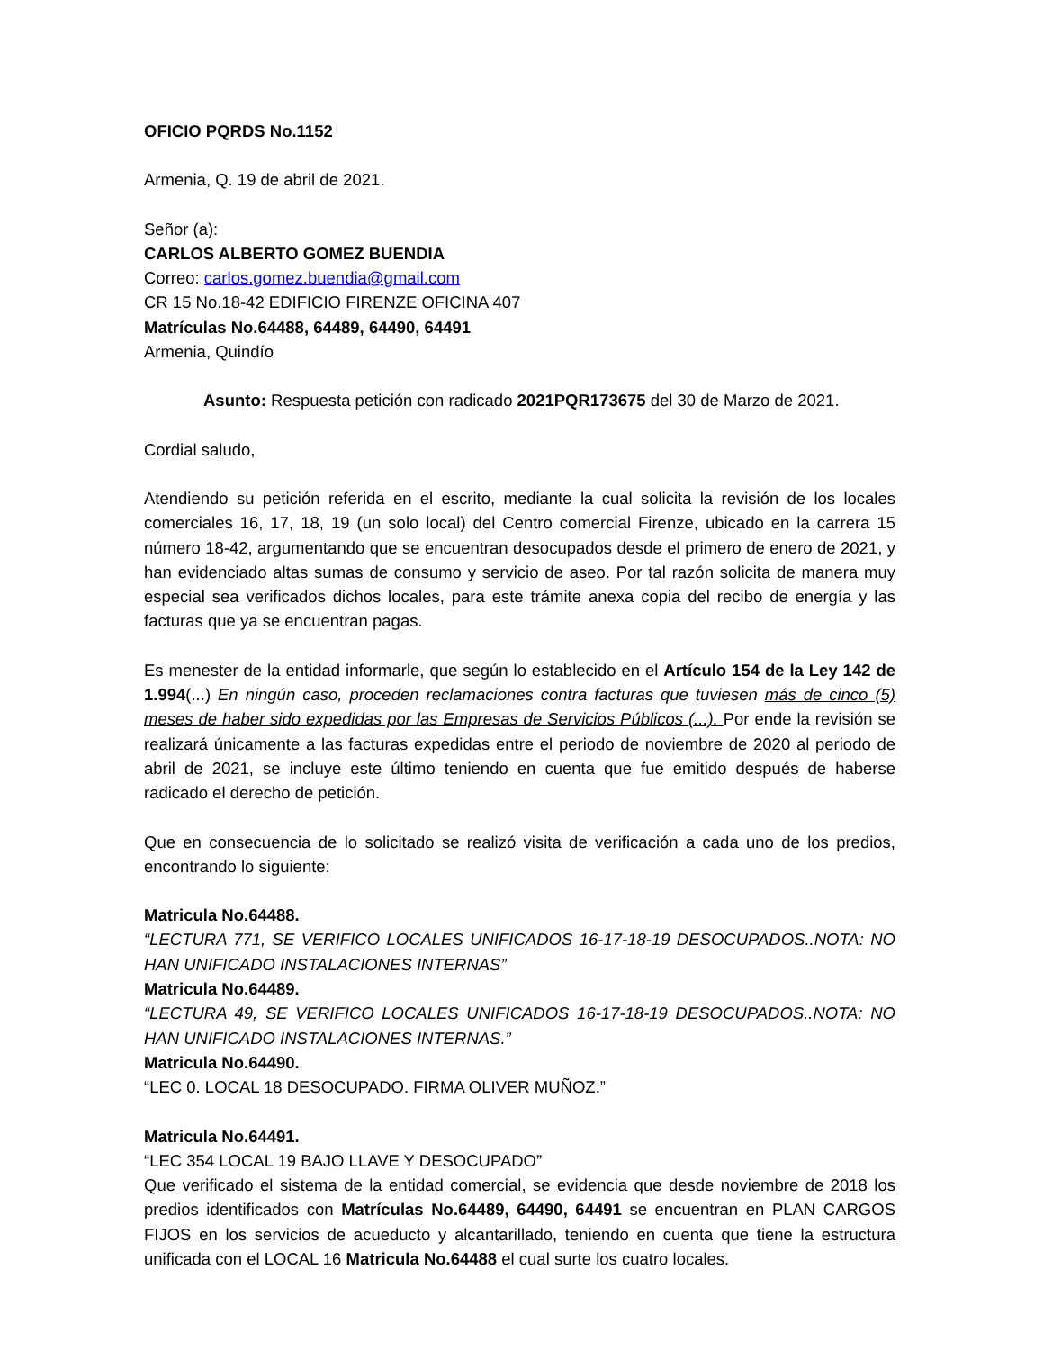OFICIO PQRDS No.1152
Armenia, Q. 19 de abril de 2021.
Señor (a):
CARLOS ALBERTO GOMEZ BUENDIA
Correo: carlos.gomez.buendia@gmail.com
CR 15 No.18-42 EDIFICIO FIRENZE OFICINA 407
Matrículas No.64488, 64489, 64490, 64491
Armenia, Quindío
Asunto: Respuesta petición con radicado 2021PQR173675 del 30 de Marzo de 2021.
Cordial saludo,
Atendiendo su petición referida en el escrito, mediante la cual solicita la revisión de los locales comerciales 16, 17, 18, 19 (un solo local) del Centro comercial Firenze, ubicado en la carrera 15 número 18-42, argumentando que se encuentran desocupados desde el primero de enero de 2021, y han evidenciado altas sumas de consumo y servicio de aseo. Por tal razón solicita de manera muy especial sea verificados dichos locales, para este trámite anexa copia del recibo de energía y las facturas que ya se encuentran pagas.
Es menester de la entidad informarle, que según lo establecido en el Artículo 154 de la Ley 142 de 1.994(...) En ningún caso, proceden reclamaciones contra facturas que tuviesen más de cinco (5) meses de haber sido expedidas por las Empresas de Servicios Públicos (...). Por ende la revisión se realizará únicamente a las facturas expedidas entre el periodo de noviembre de 2020 al periodo de abril de 2021, se incluye este último teniendo en cuenta que fue emitido después de haberse radicado el derecho de petición.
Que en consecuencia de lo solicitado se realizó visita de verificación a cada uno de los predios, encontrando lo siguiente:
Matricula No.64488.
“LECTURA 771, SE VERIFICO LOCALES UNIFICADOS 16-17-18-19 DESOCUPADOS..NOTA: NO HAN UNIFICADO INSTALACIONES INTERNAS”
Matricula No.64489.
“LECTURA 49, SE VERIFICO LOCALES UNIFICADOS 16-17-18-19 DESOCUPADOS..NOTA: NO HAN UNIFICADO INSTALACIONES INTERNAS.”
Matricula No.64490.
“LEC 0. LOCAL 18 DESOCUPADO. FIRMA OLIVER MUÑOZ.”
Matricula No.64491.
“LEC 354 LOCAL 19 BAJO LLAVE Y DESOCUPADO”
Que verificado el sistema de la entidad comercial, se evidencia que desde noviembre de 2018 los predios identificados con Matrículas No.64489, 64490, 64491 se encuentran en PLAN CARGOS FIJOS en los servicios de acueducto y alcantarillado, teniendo en cuenta que tiene la estructura unificada con el LOCAL 16 Matricula No.64488 el cual surte los cuatro locales.